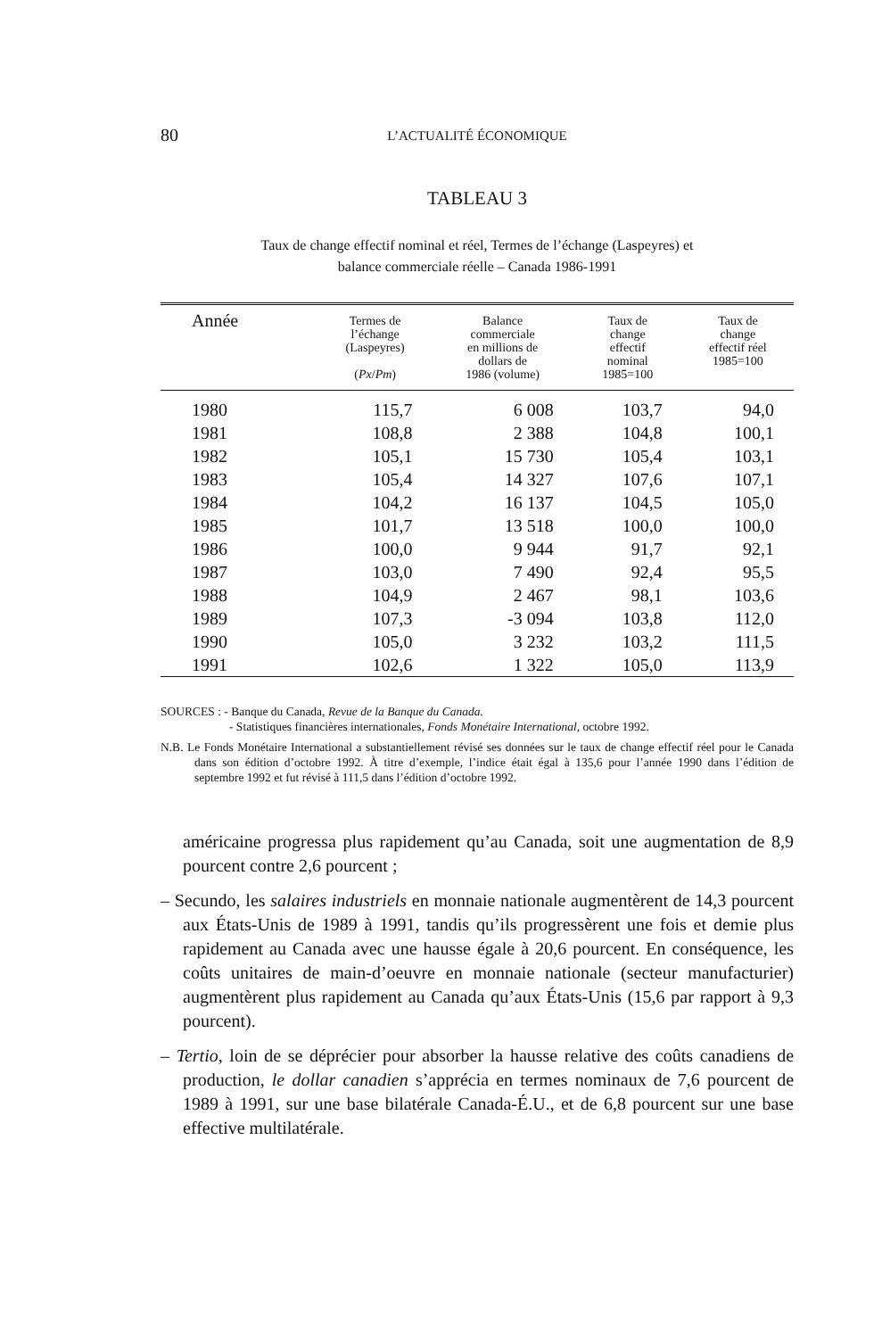80
L’ACTUALITÉ ÉCONOMIQUE
TABLEAU 3
Taux de change effectif nominal et réel, Termes de l’échange (Laspeyres) et
balance commerciale réelle – Canada 1986-1991
| Année | Termes de l’échange (Laspeyres) ( Px / Pm ) | Balance commerciale en millions de dollars de 1986 (volume) | Taux de change effectif nominal 1985=100 | Taux de change effectif réel 1985=100 |
| --- | --- | --- | --- | --- |
| 1980 | 115,7 | 6 008 | 103,7 | 94,0 |
| 1981 | 108,8 | 2 388 | 104,8 | 100,1 |
| 1982 | 105,1 | 15 730 | 105,4 | 103,1 |
| 1983 | 105,4 | 14 327 | 107,6 | 107,1 |
| 1984 | 104,2 | 16 137 | 104,5 | 105,0 |
| 1985 | 101,7 | 13 518 | 100,0 | 100,0 |
| 1986 | 100,0 | 9 944 | 91,7 | 92,1 |
| 1987 | 103,0 | 7 490 | 92,4 | 95,5 |
| 1988 | 104,9 | 2 467 | 98,1 | 103,6 |
| 1989 | 107,3 | -3 094 | 103,8 | 112,0 |
| 1990 | 105,0 | 3 232 | 103,2 | 111,5 |
| 1991 | 102,6 | 1 322 | 105,0 | 113,9 |
SOURCES : - Banque du Canada, Revue de la Banque du Canada.
- Statistiques financières internationales, Fonds Monétaire International, octobre 1992.
N.B. Le Fonds Monétaire International a substantiellement révisé ses données sur le taux de change effectif réel pour le Canada dans son édition d’octobre 1992. À titre d’exemple, l’indice était égal à 135,6 pour l’année 1990 dans l’édition de septembre 1992 et fut révisé à 111,5 dans l’édition d’octobre 1992.
américaine progressa plus rapidement qu’au Canada, soit une augmentation de 8,9 pourcent contre 2,6 pourcent ;
– Secundo, les salaires industriels en monnaie nationale augmentèrent de 14,3 pourcent aux États-Unis de 1989 à 1991, tandis qu’ils progressèrent une fois et demie plus rapidement au Canada avec une hausse égale à 20,6 pourcent. En conséquence, les coûts unitaires de main-d’oeuvre en monnaie nationale (secteur manufacturier) augmentèrent plus rapidement au Canada qu’aux États-Unis (15,6 par rapport à 9,3 pourcent).
– Tertio, loin de se déprécier pour absorber la hausse relative des coûts canadiens de production, le dollar canadien s’apprécia en termes nominaux de 7,6 pourcent de 1989 à 1991, sur une base bilatérale Canada-É.U., et de 6,8 pourcent sur une base effective multilatérale.